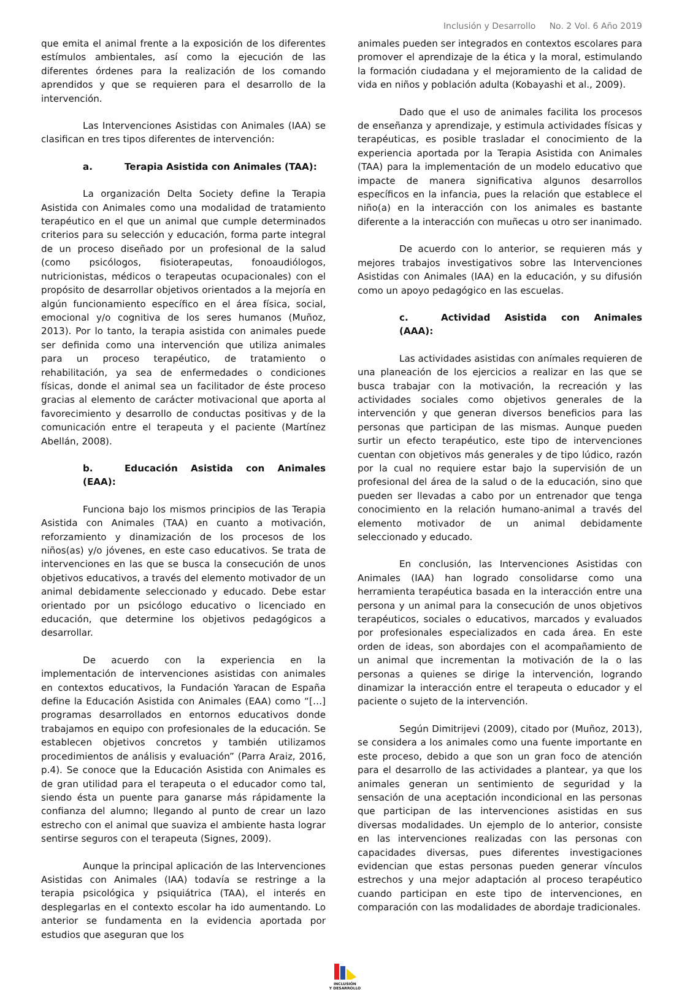Inclusión y Desarrollo No. 2 Vol. 6 Año 2019
que emita el animal frente a la exposición de los diferentes estímulos ambientales, así como la ejecución de las diferentes órdenes para la realización de los comando aprendidos y que se requieren para el desarrollo de la intervención.
Las Intervenciones Asistidas con Animales (IAA) se clasifican en tres tipos diferentes de intervención:
a. Terapia Asistida con Animales (TAA):
La organización Delta Society define la Terapia Asistida con Animales como una modalidad de tratamiento terapéutico en el que un animal que cumple determinados criterios para su selección y educación, forma parte integral de un proceso diseñado por un profesional de la salud (como psicólogos, fisioterapeutas, fonoaudiólogos, nutricionistas, médicos o terapeutas ocupacionales) con el propósito de desarrollar objetivos orientados a la mejoría en algún funcionamiento específico en el área física, social, emocional y/o cognitiva de los seres humanos (Muñoz, 2013). Por lo tanto, la terapia asistida con animales puede ser definida como una intervención que utiliza animales para un proceso terapéutico, de tratamiento o rehabilitación, ya sea de enfermedades o condiciones físicas, donde el animal sea un facilitador de éste proceso gracias al elemento de carácter motivacional que aporta al favorecimiento y desarrollo de conductas positivas y de la comunicación entre el terapeuta y el paciente (Martínez Abellán, 2008).
b. Educación Asistida con Animales (EAA):
Funciona bajo los mismos principios de las Terapia Asistida con Animales (TAA) en cuanto a motivación, reforzamiento y dinamización de los procesos de los niños(as) y/o jóvenes, en este caso educativos. Se trata de intervenciones en las que se busca la consecución de unos objetivos educativos, a través del elemento motivador de un animal debidamente seleccionado y educado. Debe estar orientado por un psicólogo educativo o licenciado en educación, que determine los objetivos pedagógicos a desarrollar.
De acuerdo con la experiencia en la implementación de intervenciones asistidas con animales en contextos educativos, la Fundación Yaracan de España define la Educación Asistida con Animales (EAA) como “[…] programas desarrollados en entornos educativos donde trabajamos en equipo con profesionales de la educación. Se establecen objetivos concretos y también utilizamos procedimientos de análisis y evaluación” (Parra Araiz, 2016, p.4). Se conoce que la Educación Asistida con Animales es de gran utilidad para el terapeuta o el educador como tal, siendo ésta un puente para ganarse más rápidamente la confianza del alumno; llegando al punto de crear un lazo estrecho con el animal que suaviza el ambiente hasta lograr sentirse seguros con el terapeuta (Signes, 2009).
Aunque la principal aplicación de las Intervenciones Asistidas con Animales (IAA) todavía se restringe a la terapia psicológica y psiquiátrica (TAA), el interés en desplegarlas en el contexto escolar ha ido aumentando. Lo anterior se fundamenta en la evidencia aportada por estudios que aseguran que los
animales pueden ser integrados en contextos escolares para promover el aprendizaje de la ética y la moral, estimulando la formación ciudadana y el mejoramiento de la calidad de vida en niños y población adulta (Kobayashi et al., 2009).
Dado que el uso de animales facilita los procesos de enseñanza y aprendizaje, y estimula actividades físicas y terapéuticas, es posible trasladar el conocimiento de la experiencia aportada por la Terapia Asistida con Animales (TAA) para la implementación de un modelo educativo que impacte de manera significativa algunos desarrollos específicos en la infancia, pues la relación que establece el niño(a) en la interacción con los animales es bastante diferente a la interacción con muñecas u otro ser inanimado.
De acuerdo con lo anterior, se requieren más y mejores trabajos investigativos sobre las Intervenciones Asistidas con Animales (IAA) en la educación, y su difusión como un apoyo pedagógico en las escuelas.
c. Actividad Asistida con Animales (AAA):
Las actividades asistidas con anímales requieren de una planeación de los ejercicios a realizar en las que se busca trabajar con la motivación, la recreación y las actividades sociales como objetivos generales de la intervención y que generan diversos beneficios para las personas que participan de las mismas. Aunque pueden surtir un efecto terapéutico, este tipo de intervenciones cuentan con objetivos más generales y de tipo lúdico, razón por la cual no requiere estar bajo la supervisión de un profesional del área de la salud o de la educación, sino que pueden ser llevadas a cabo por un entrenador que tenga conocimiento en la relación humano-animal a través del elemento motivador de un animal debidamente seleccionado y educado.
En conclusión, las Intervenciones Asistidas con Animales (IAA) han logrado consolidarse como una herramienta terapéutica basada en la interacción entre una persona y un animal para la consecución de unos objetivos terapéuticos, sociales o educativos, marcados y evaluados por profesionales especializados en cada área. En este orden de ideas, son abordajes con el acompañamiento de un animal que incrementan la motivación de la o las personas a quienes se dirige la intervención, logrando dinamizar la interacción entre el terapeuta o educador y el paciente o sujeto de la intervención.
Según Dimitrijevi (2009), citado por (Muñoz, 2013), se considera a los animales como una fuente importante en este proceso, debido a que son un gran foco de atención para el desarrollo de las actividades a plantear, ya que los animales generan un sentimiento de seguridad y la sensación de una aceptación incondicional en las personas que participan de las intervenciones asistidas en sus diversas modalidades. Un ejemplo de lo anterior, consiste en las intervenciones realizadas con las personas con capacidades diversas, pues diferentes investigaciones evidencian que estas personas pueden generar vínculos estrechos y una mejor adaptación al proceso terapéutico cuando participan en este tipo de intervenciones, en comparación con las modalidades de abordaje tradicionales.
INCLUSIÓN
Y DESARROLLO